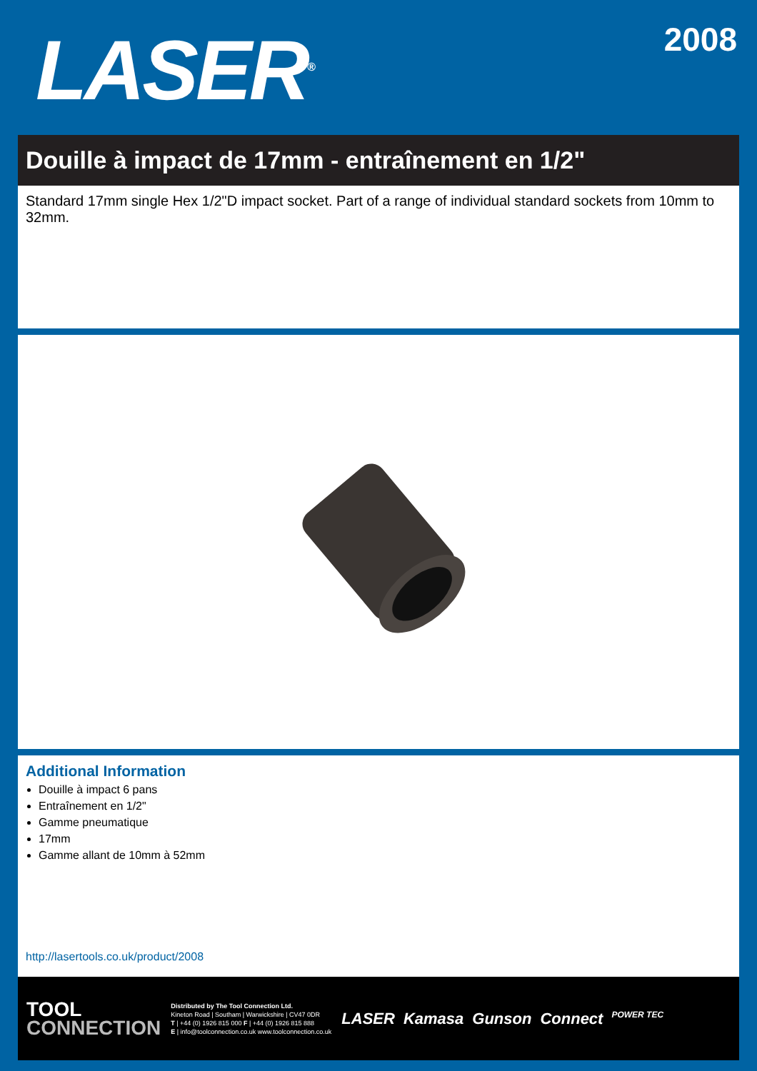LASER<sup>®</sup>
2008
Douille à impact de 17mm - entraînement en 1/2"
Standard 17mm single Hex 1/2"D impact socket. Part of a range of individual standard sockets from 10mm to 32mm.
Additional Information
Douille à impact 6 pans
Entraînement en 1/2"
Gamme pneumatique
17mm
Gamme allant de 10mm à 52mm
http://lasertools.co.uk/product/2008
TOOL
CONNECTION
Distributed by The Tool Connection Ltd.
Kineton Road | Southam | Warwickshire | CV47 0DR
T | +44 (0) 1926 815 000 F | +44 (0) 1926 815 888
E | info@toolconnection.co.uk www.toolconnection.co.uk
LASER Kamasa Gunson Connect POWER TEC